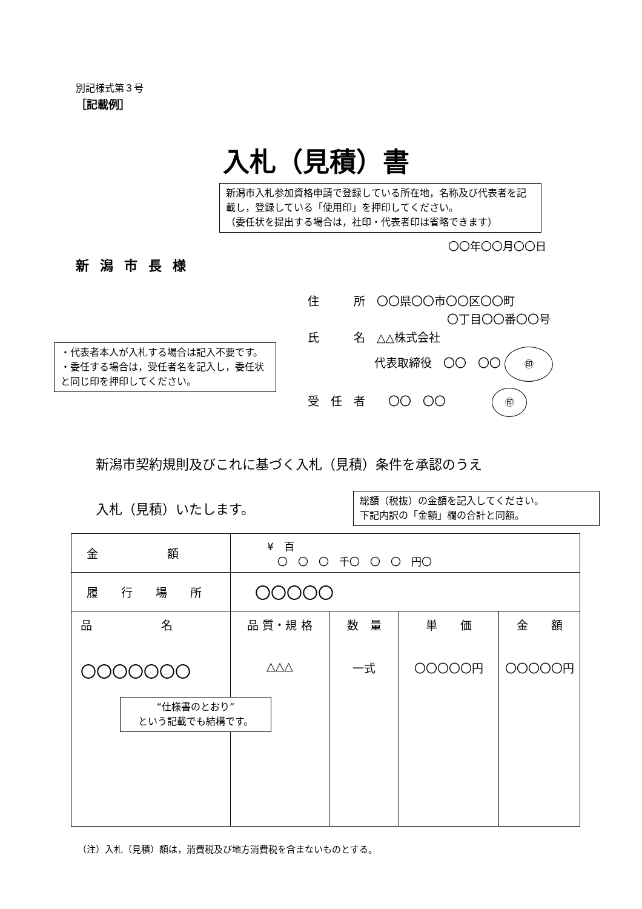別記様式第３号
［記載例］
入札（見積）書
新潟市入札参加資格申請で登録している所在地，名称及び代表者を記載し，登録している「使用印」を押印してください。
（委任状を提出する場合は，社印・代表者印は省略できます）
〇〇年〇〇月〇〇日
新潟市長様
住　　　所　〇〇県〇〇市〇〇区〇〇町
〇丁目〇〇番〇〇号
氏　　　名　△△株式会社
代表取締役　〇〇　〇〇 ㊞
受　任　者　　〇〇　〇〇　　　　㊞
・代表者本人が入札する場合は記入不要です。
・委任する場合は，受任者名を記入し，委任状と同じ印を押印してください。
新潟市契約規則及びこれに基づく入札（見積）条件を承認のうえ
入札（見積）いたします。
総額（税抜）の金額を記入してください。
下記内訳の「金額」欄の合計と同額。
| 金 額 | ¥ 百 〇 〇 〇 千〇 〇 〇 円〇 | | | |
| 履 行 場 所 | 〇〇〇〇〇 | | | |
| 品 名 〇〇〇〇〇〇〇 | 品 質・規 格 △△△ | 数 量 一式 | 単 価 〇〇〇〇〇円 | 金 額 〇〇〇〇〇円 |
“仕様書のとおり”
という記載でも結構です。
（注）入札（見積）額は，消費税及び地方消費税を含まないものとする。